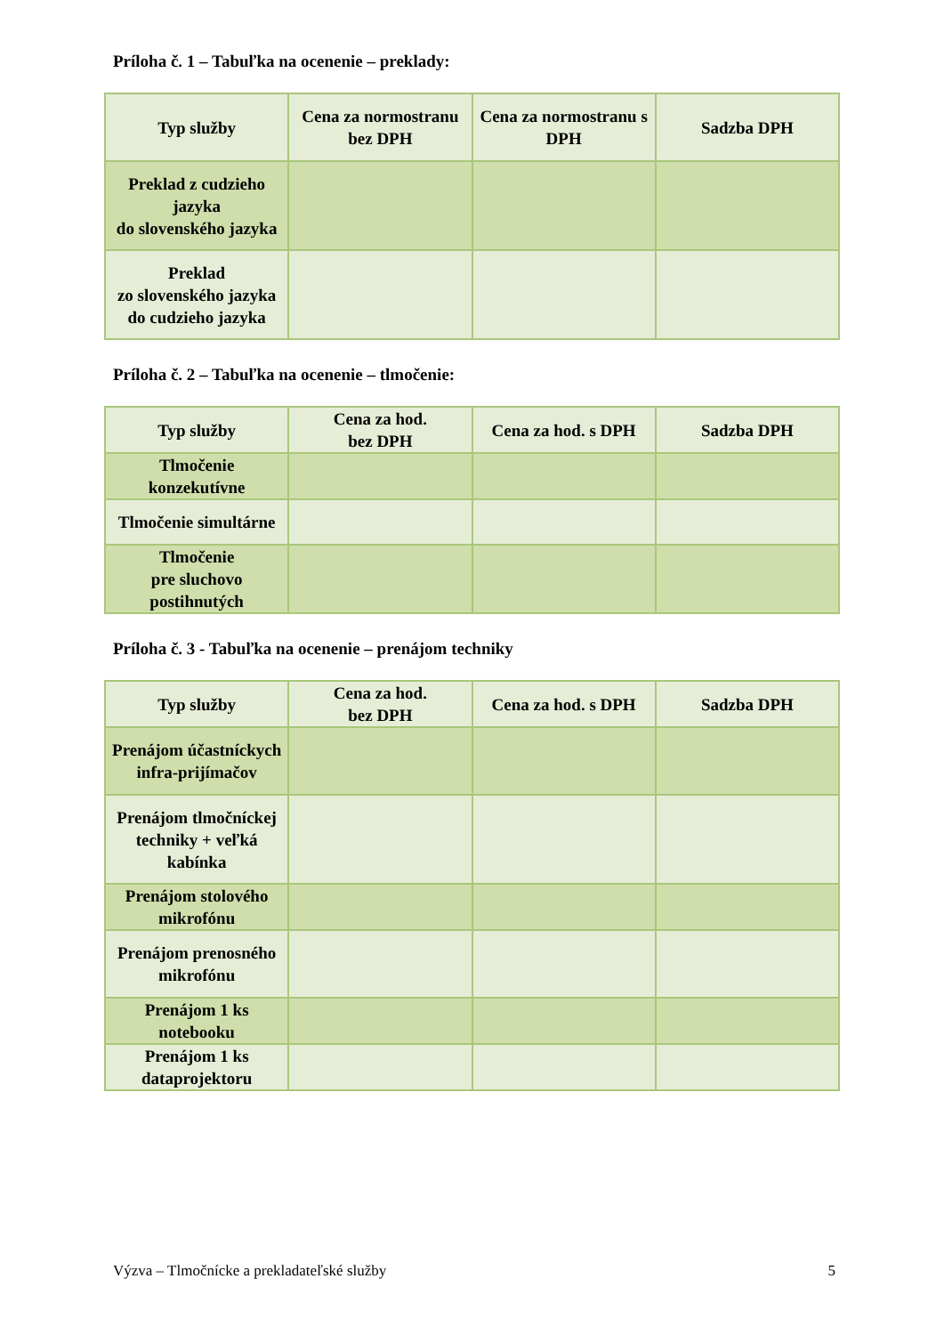Príloha č. 1 – Tabuľka na ocenenie – preklady:
| Typ služby | Cena za normostranu bez DPH | Cena za normostranu s DPH | Sadzba DPH |
| --- | --- | --- | --- |
| Preklad z cudzieho jazyka do slovenského jazyka | | | |
| Preklad zo slovenského jazyka do cudzieho jazyka | | | |
Príloha č. 2 – Tabuľka na ocenenie – tlmočenie:
| Typ služby | Cena za hod. bez DPH | Cena za hod. s DPH | Sadzba DPH |
| --- | --- | --- | --- |
| Tlmočenie konzekutívne | | | |
| Tlmočenie simultárne | | | |
| Tlmočenie pre sluchovo postihnutých | | | |
Príloha č. 3 - Tabuľka na ocenenie – prenájom techniky
| Typ služby | Cena za hod. bez DPH | Cena za hod. s DPH | Sadzba DPH |
| --- | --- | --- | --- |
| Prenájom účastníckych infra-prijímačov | | | |
| Prenájom tlmočníckej techniky + veľká kabínka | | | |
| Prenájom stolového mikrofónu | | | |
| Prenájom prenosného mikrofónu | | | |
| Prenájom 1 ks notebooku | | | |
| Prenájom 1 ks dataprojektoru | | | |
Výzva – Tlmočnícke a prekladateľské služby 5